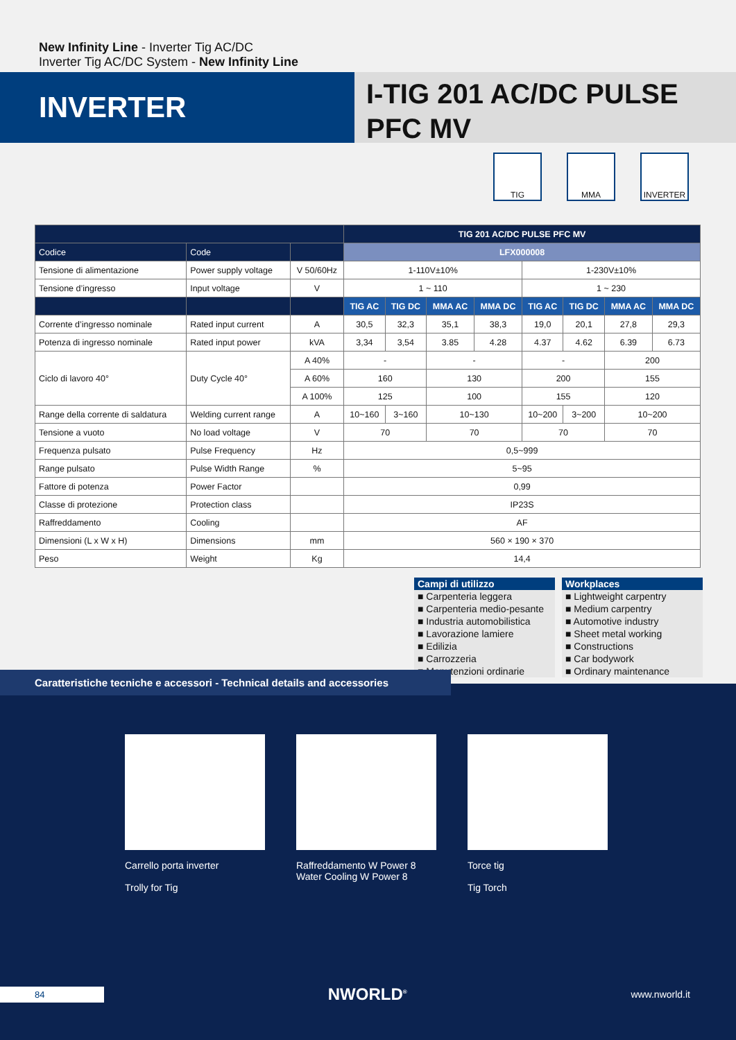New Infinity Line - Inverter Tig AC/DC
Inverter Tig AC/DC System - New Infinity Line
INVERTER
I-TIG 201 AC/DC PULSE
PFC MV
TIG MMA INVERTER
| | | | TIG 201 AC/DC PULSE PFC MV | | | | | | | |
| --- | --- | --- | --- | --- | --- | --- | --- | --- | --- | --- |
| Codice | Code | | LFX000008 | | | | | | | |
| Tensione di alimentazione | Power supply voltage | V 50/60Hz | 1-110V±10% | | | | 1-230V±10% | | | |
| Tensione d’ingresso | Input voltage | V | 1 ~ 110 | | | | 1 ~ 230 | | | |
| | | | TIG AC | TIG DC | MMA AC | MMA DC | TIG AC | TIG DC | MMA AC | MMA DC |
| Corrente d’ingresso nominale | Rated input current | A | 30,5 | 32,3 | 35,1 | 38,3 | 19,0 | 20,1 | 27,8 | 29,3 |
| Potenza di ingresso nominale | Rated input power | kVA | 3,34 | 3,54 | 3.85 | 4.28 | 4.37 | 4.62 | 6.39 | 6.73 |
| Ciclo di lavoro 40° | Duty Cycle 40° | A 40% | - | | - | | - | | 200 | |
| | | A 60% | 160 | | 130 | | 200 | | 155 | |
| | | A 100% | 125 | | 100 | | 155 | | 120 | |
| Range della corrente di saldatura | Welding current range | A | 10~160 | 3~160 | 10~130 | | 10~200 | 3~200 | 10~200 | |
| Tensione a vuoto | No load voltage | V | 70 | | 70 | | 70 | | 70 | |
| Frequenza pulsato | Pulse Frequency | Hz | 0,5~999 | | | | | | | |
| Range pulsato | Pulse Width Range | % | 5~95 | | | | | | | |
| Fattore di potenza | Power Factor | | 0,99 | | | | | | | |
| Classe di protezione | Protection class | | IP23S | | | | | | | |
| Raffreddamento | Cooling | | AF | | | | | | | |
| Dimensioni (L x W x H) | Dimensions | mm | 560 × 190 × 370 | | | | | | | |
| Peso | Weight | Kg | 14,4 | | | | | | | |
Campi di utilizzo
■ Carpenteria leggera
■ Carpenteria medio-pesante
■ Industria automobilistica
■ Lavorazione lamiere
■ Edilizia
■ Carrozzeria
■ Manutenzioni ordinarie
Workplaces
■ Lightweight carpentry
■ Medium carpentry
■ Automotive industry
■ Sheet metal working
■ Constructions
■ Car bodywork
■ Ordinary maintenance
Caratteristiche tecniche e accessori - Technical details and accessories
Carrello porta inverter
Trolly for Tig
Raffreddamento W Power 8
Water Cooling W Power 8
Torce tig
Tig Torch
84
NWORLD<sup>®</sup>
www.nworld.it